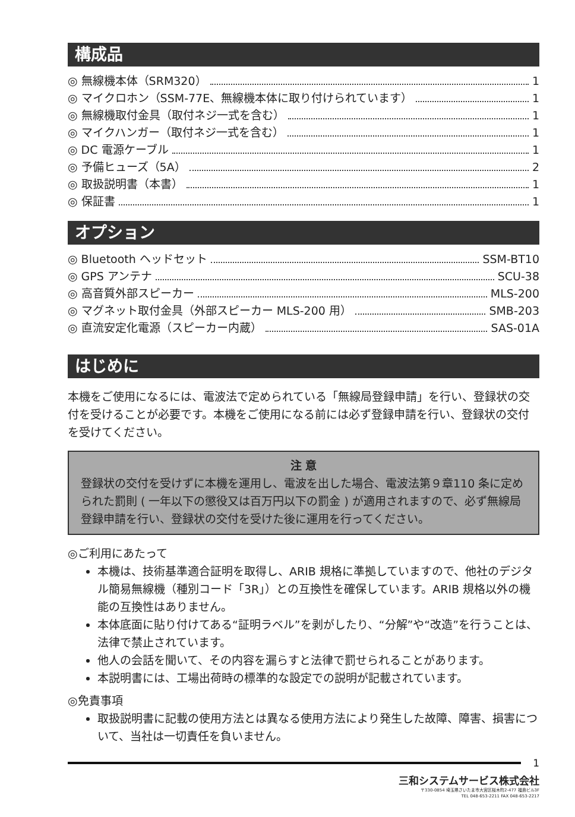構成品
◎ 無線機本体（SRM320） 1
◎ マイクロホン（SSM-77E、無線機本体に取り付けられています） 1
◎ 無線機取付金具（取付ネジ一式を含む） 1
◎ マイクハンガー（取付ネジ一式を含む） 1
◎ DC 電源ケーブル 1
◎ 予備ヒューズ（5A） 2
◎ 取扱説明書（本書） 1
◎ 保証書 1
オプション
◎ Bluetooth ヘッドセット SSM-BT10
◎ GPS アンテナ SCU-38
◎ 高音質外部スピーカー MLS-200
◎ マグネット取付金具（外部スピーカー MLS-200 用） SMB-203
◎ 直流安定化電源（スピーカー内蔵） SAS-01A
はじめに
本機をご使用になるには、電波法で定められている「無線局登録申請」を行い、登録状の交付を受けることが必要です。本機をご使用になる前には必ず登録申請を行い、登録状の交付を受けてください。
注 意
登録状の交付を受けずに本機を運用し、電波を出した場合、電波法第９章110 条に定められた罰則 ( 一年以下の懲役又は百万円以下の罰金 ) が適用されますので、必ず無線局登録申請を行い、登録状の交付を受けた後に運用を行ってください。
◎ご利用にあたって
本機は、技術基準適合証明を取得し、ARIB 規格に準拠していますので、他社のデジタル簡易無線機（種別コード「3R」）との互換性を確保しています。ARIB 規格以外の機能の互換性はありません。
本体底面に貼り付けてある“証明ラベル”を剥がしたり、“分解”や“改造”を行うことは、法律で禁止されています。
他人の会話を聞いて、その内容を漏らすと法律で罰せられることがあります。
本説明書には、工場出荷時の標準的な設定での説明が記載されています。
◎免責事項
取扱説明書に記載の使用方法とは異なる使用方法により発生した故障、障害、損害について、当社は一切責任を負いません。
1
三和システムサービス株式会社
〒330-0854 埼玉県さいたま市大宮区桜木町2-477 福島ビル3F
TEL 048-653-2211 FAX 048-653-2217